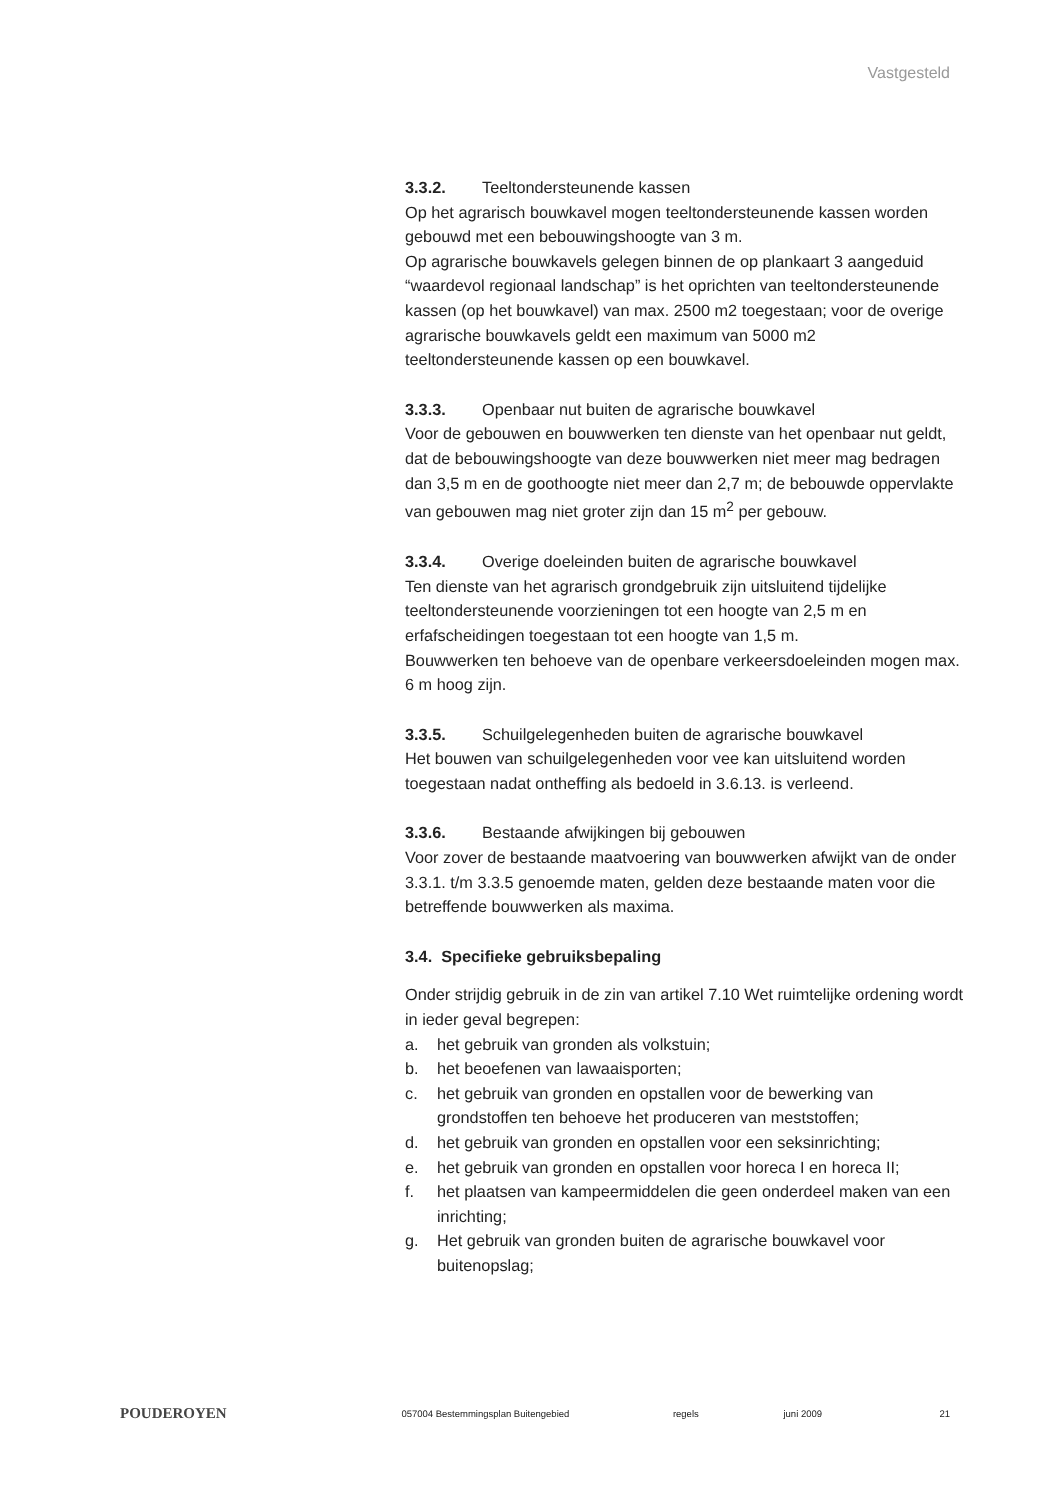Vastgesteld
3.3.2. Teeltondersteunende kassen
Op het agrarisch bouwkavel mogen teeltondersteunende kassen worden gebouwd met een bebouwingshoogte van 3 m.
Op agrarische bouwkavels gelegen binnen de op plankaart 3 aangeduid “waardevol regionaal landschap” is het oprichten van teeltondersteunende kassen (op het bouwkavel) van max. 2500 m2 toegestaan; voor de overige agrarische bouwkavels geldt een maximum van 5000 m2 teeltondersteunende kassen op een bouwkavel.
3.3.3. Openbaar nut buiten de agrarische bouwkavel
Voor de gebouwen en bouwwerken ten dienste van het openbaar nut geldt, dat de bebouwingshoogte van deze bouwwerken niet meer mag bedragen dan 3,5 m en de goothoogte niet meer dan 2,7 m; de bebouwde oppervlakte van gebouwen mag niet groter zijn dan 15 m<sup>2</sup> per gebouw.
3.3.4. Overige doeleinden buiten de agrarische bouwkavel
Ten dienste van het agrarisch grondgebruik zijn uitsluitend tijdelijke teeltondersteunende voorzieningen tot een hoogte van 2,5 m en erfafscheidingen toegestaan tot een hoogte van 1,5 m.
Bouwwerken ten behoeve van de openbare verkeersdoeleinden mogen max. 6 m hoog zijn.
3.3.5. Schuilgelegenheden buiten de agrarische bouwkavel
Het bouwen van schuilgelegenheden voor vee kan uitsluitend worden toegestaan nadat ontheffing als bedoeld in 3.6.13. is verleend.
3.3.6. Bestaande afwijkingen bij gebouwen
Voor zover de bestaande maatvoering van bouwwerken afwijkt van de onder 3.3.1. t/m 3.3.5 genoemde maten, gelden deze bestaande maten voor die betreffende bouwwerken als maxima.
3.4. Specifieke gebruiksbepaling
Onder strijdig gebruik in de zin van artikel 7.10 Wet ruimtelijke ordening wordt in ieder geval begrepen:
a. het gebruik van gronden als volkstuin;
b. het beoefenen van lawaaisporten;
c. het gebruik van gronden en opstallen voor de bewerking van grondstoffen ten behoeve het produceren van meststoffen;
d. het gebruik van gronden en opstallen voor een seksinrichting;
e. het gebruik van gronden en opstallen voor horeca I en horeca II;
f. het plaatsen van kampeermiddelen die geen onderdeel maken van een inrichting;
g. Het gebruik van gronden buiten de agrarische bouwkavel voor buitenopslag;
POUDEROYEN
057004 Bestemmingsplan Buitengebied regels juni 2009 21